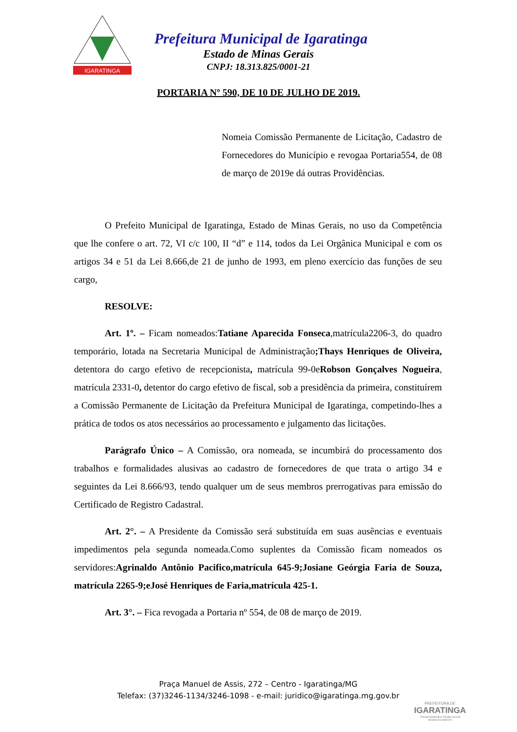IGARATINGA
Prefeitura Municipal de Igaratinga
Estado de Minas Gerais
CNPJ: 18.313.825/0001-21
PORTARIA Nº 590, DE 10 DE JULHO DE 2019.
Nomeia Comissão Permanente de Licitação, Cadastro de Fornecedores do Município e revogaa Portaria554, de 08 de março de 2019e dá outras Providências.
O Prefeito Municipal de Igaratinga, Estado de Minas Gerais, no uso da Competência que lhe confere o art. 72, VI c/c 100, II “d” e 114, todos da Lei Orgânica Municipal e com os artigos 34 e 51 da Lei 8.666,de 21 de junho de 1993, em pleno exercício das funções de seu cargo,
RESOLVE:
Art. 1º. – Ficam nomeados:Tatiane Aparecida Fonseca,matrícula2206-3, do quadro temporário, lotada na Secretaria Municipal de Administração;Thays Henriques de Oliveira, detentora do cargo efetivo de recepcionista, matrícula 99-0eRobson Gonçalves Nogueira, matrícula 2331-0, detentor do cargo efetivo de fiscal, sob a presidência da primeira, constituírem a Comissão Permanente de Licitação da Prefeitura Municipal de Igaratinga, competindo-lhes a prática de todos os atos necessários ao processamento e julgamento das licitações.
Parágrafo Único – A Comissão, ora nomeada, se incumbirá do processamento dos trabalhos e formalidades alusivas ao cadastro de fornecedores de que trata o artigo 34 e seguintes da Lei 8.666/93, tendo qualquer um de seus membros prerrogativas para emissão do Certificado de Registro Cadastral.
Art. 2°. – A Presidente da Comissão será substituída em suas ausências e eventuais impedimentos pela segunda nomeada.Como suplentes da Comissão ficam nomeados os servidores:Agrinaldo Antônio Pacifico,matrícula 645-9;Josiane Geórgia Faria de Souza, matrícula 2265-9;eJosé Henriques de Faria,matrícula 425-1.
Art. 3°. – Fica revogada a Portaria nº 554, de 08 de março de 2019.
Praça Manuel de Assis, 272 – Centro - Igaratinga/MG
Telefax: (37)3246-1134/3246-1098 - e-mail: juridico@igaratinga.mg.gov.br
PREFEITURA DE
IGARATINGA
TRANSFORMANDO TRABALHO EM DESENVOLVIMENTO